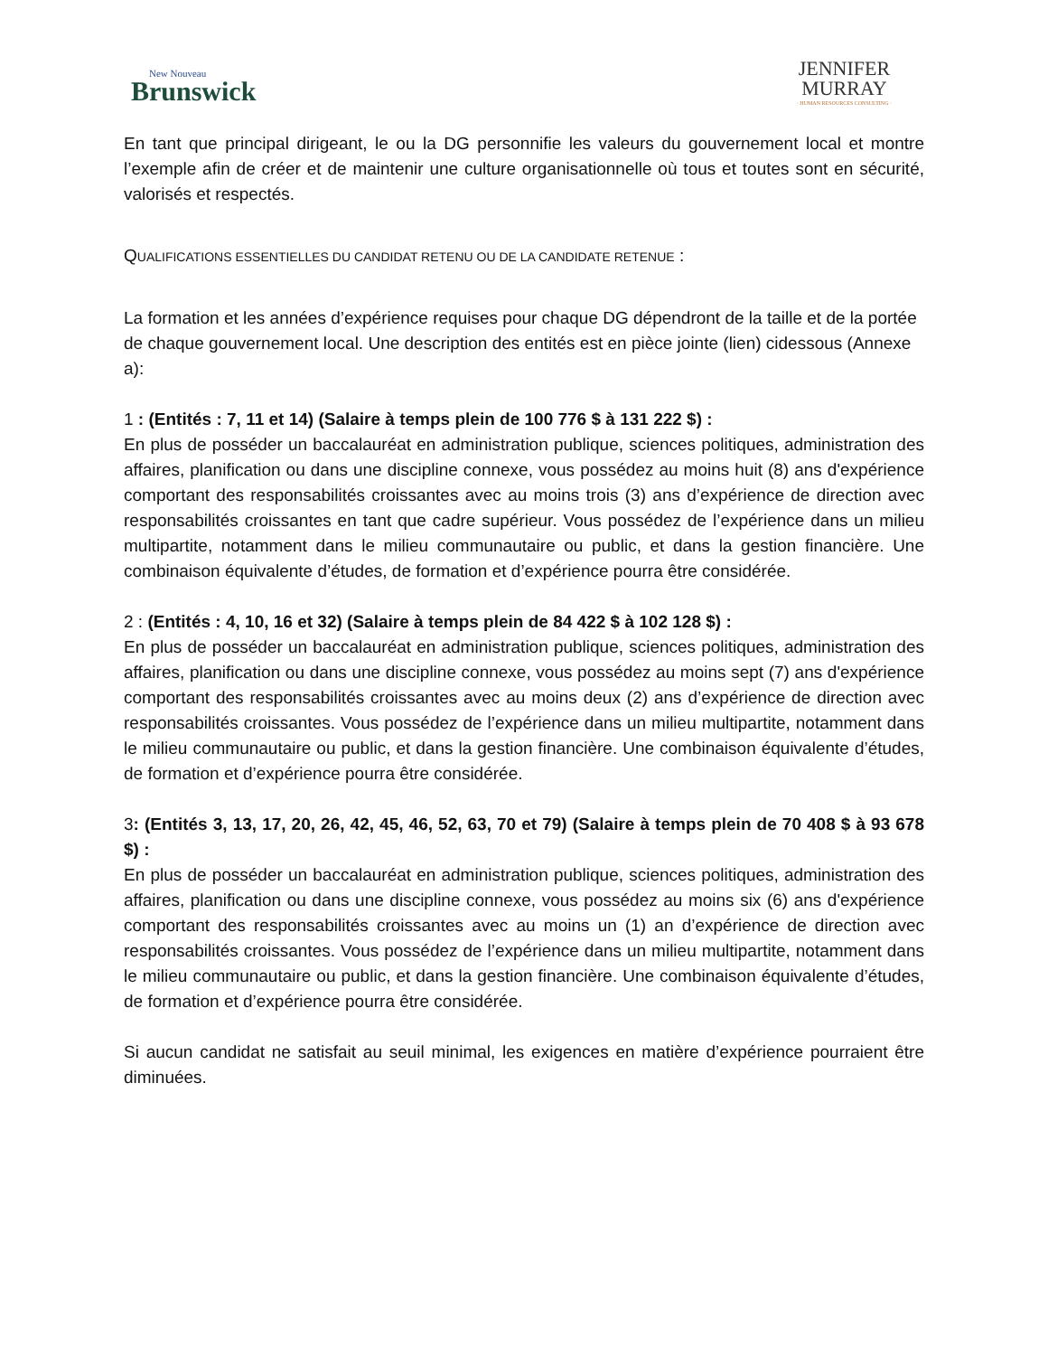New Nouveau
Brunswick
JENNIFER
MURRAY
· HUMAN RESOURCES CONSULTING ·
En tant que principal dirigeant, le ou la DG personnifie les valeurs du gouvernement local et montre l’exemple afin de créer et de maintenir une culture organisationnelle où tous et toutes sont en sécurité, valorisés et respectés.
QUALIFICATIONS ESSENTIELLES DU CANDIDAT RETENU OU DE LA CANDIDATE RETENUE :
La formation et les années d’expérience requises pour chaque DG dépendront de la taille et de la portée de chaque gouvernement local. Une description des entités est en pièce jointe (lien) cidessous (Annexe a):
1 : (Entités : 7, 11 et 14) (Salaire à temps plein de 100 776 $ à 131 222 $) :
En plus de posséder un baccalauréat en administration publique, sciences politiques, administration des affaires, planification ou dans une discipline connexe, vous possédez au moins huit (8) ans d'expérience comportant des responsabilités croissantes avec au moins trois (3) ans d’expérience de direction avec responsabilités croissantes en tant que cadre supérieur. Vous possédez de l’expérience dans un milieu multipartite, notamment dans le milieu communautaire ou public, et dans la gestion financière. Une combinaison équivalente d’études, de formation et d’expérience pourra être considérée.
2 : (Entités : 4, 10, 16 et 32) (Salaire à temps plein de 84 422 $ à 102 128 $) :
En plus de posséder un baccalauréat en administration publique, sciences politiques, administration des affaires, planification ou dans une discipline connexe, vous possédez au moins sept (7) ans d'expérience comportant des responsabilités croissantes avec au moins deux (2) ans d’expérience de direction avec responsabilités croissantes. Vous possédez de l’expérience dans un milieu multipartite, notamment dans le milieu communautaire ou public, et dans la gestion financière. Une combinaison équivalente d’études, de formation et d’expérience pourra être considérée.
3: (Entités 3, 13, 17, 20, 26, 42, 45, 46, 52, 63, 70 et 79) (Salaire à temps plein de 70 408 $ à 93 678 $) :
En plus de posséder un baccalauréat en administration publique, sciences politiques, administration des affaires, planification ou dans une discipline connexe, vous possédez au moins six (6) ans d'expérience comportant des responsabilités croissantes avec au moins un (1) an d’expérience de direction avec responsabilités croissantes. Vous possédez de l’expérience dans un milieu multipartite, notamment dans le milieu communautaire ou public, et dans la gestion financière. Une combinaison équivalente d’études, de formation et d’expérience pourra être considérée.
Si aucun candidat ne satisfait au seuil minimal, les exigences en matière d’expérience pourraient être diminuées.